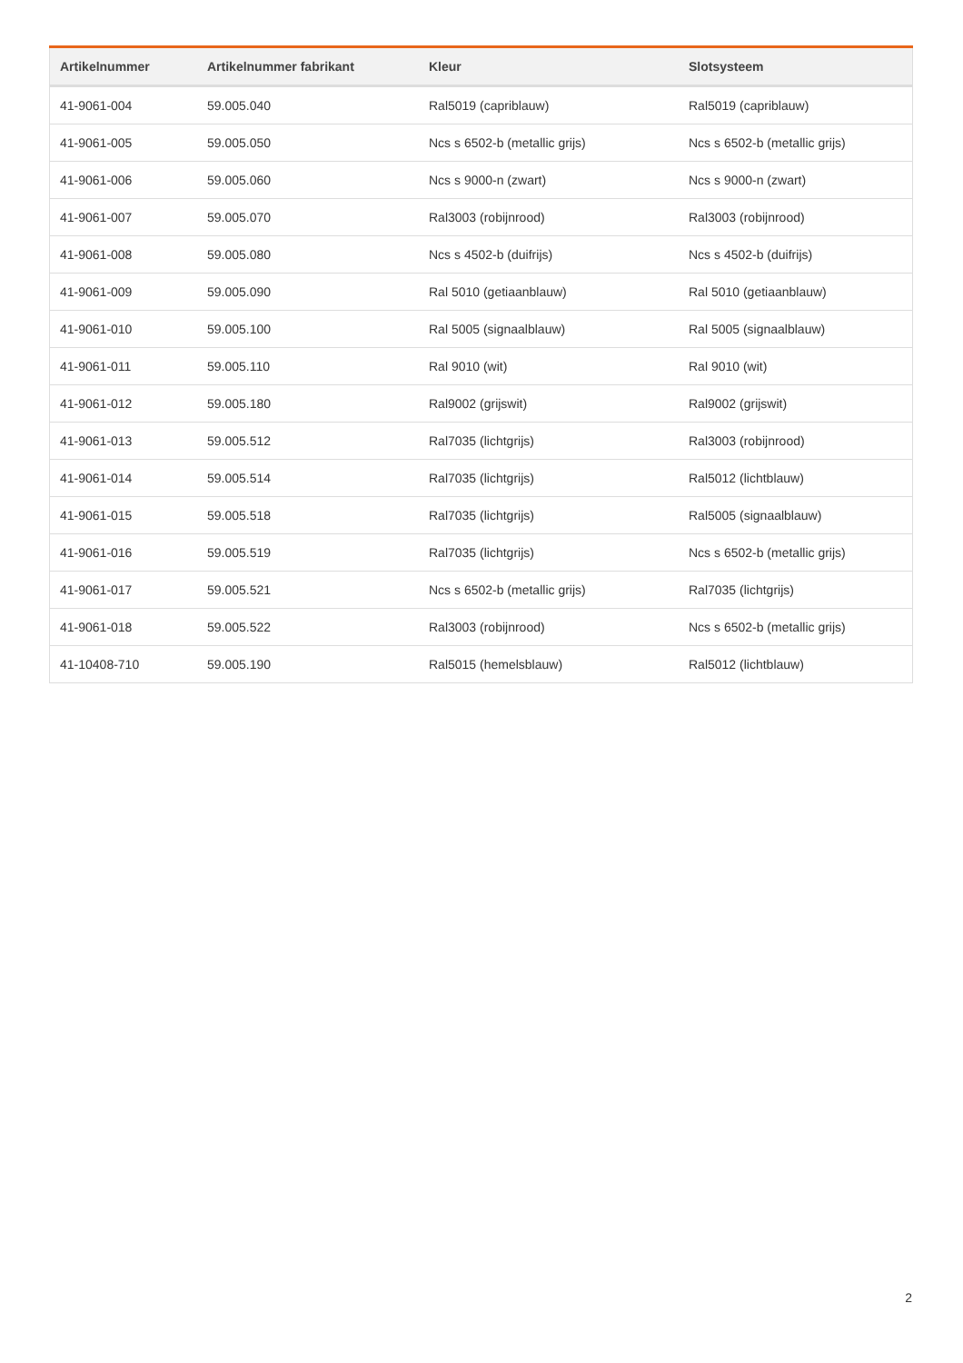| Artikelnummer | Artikelnummer fabrikant | Kleur | Slotsysteem |
| --- | --- | --- | --- |
| 41-9061-004 | 59.005.040 | Ral5019 (capriblauw) | Ral5019 (capriblauw) |
| 41-9061-005 | 59.005.050 | Ncs s 6502-b (metallic grijs) | Ncs s 6502-b (metallic grijs) |
| 41-9061-006 | 59.005.060 | Ncs s 9000-n (zwart) | Ncs s 9000-n (zwart) |
| 41-9061-007 | 59.005.070 | Ral3003 (robijnrood) | Ral3003 (robijnrood) |
| 41-9061-008 | 59.005.080 | Ncs s 4502-b (duifrijs) | Ncs s 4502-b (duifrijs) |
| 41-9061-009 | 59.005.090 | Ral 5010 (getiaanblauw) | Ral 5010 (getiaanblauw) |
| 41-9061-010 | 59.005.100 | Ral 5005 (signaalblauw) | Ral 5005 (signaalblauw) |
| 41-9061-011 | 59.005.110 | Ral 9010 (wit) | Ral 9010 (wit) |
| 41-9061-012 | 59.005.180 | Ral9002 (grijswit) | Ral9002 (grijswit) |
| 41-9061-013 | 59.005.512 | Ral7035 (lichtgrijs) | Ral3003 (robijnrood) |
| 41-9061-014 | 59.005.514 | Ral7035 (lichtgrijs) | Ral5012 (lichtblauw) |
| 41-9061-015 | 59.005.518 | Ral7035 (lichtgrijs) | Ral5005 (signaalblauw) |
| 41-9061-016 | 59.005.519 | Ral7035 (lichtgrijs) | Ncs s 6502-b (metallic grijs) |
| 41-9061-017 | 59.005.521 | Ncs s 6502-b (metallic grijs) | Ral7035 (lichtgrijs) |
| 41-9061-018 | 59.005.522 | Ral3003 (robijnrood) | Ncs s 6502-b (metallic grijs) |
| 41-10408-710 | 59.005.190 | Ral5015 (hemelsblauw) | Ral5012 (lichtblauw) |
2